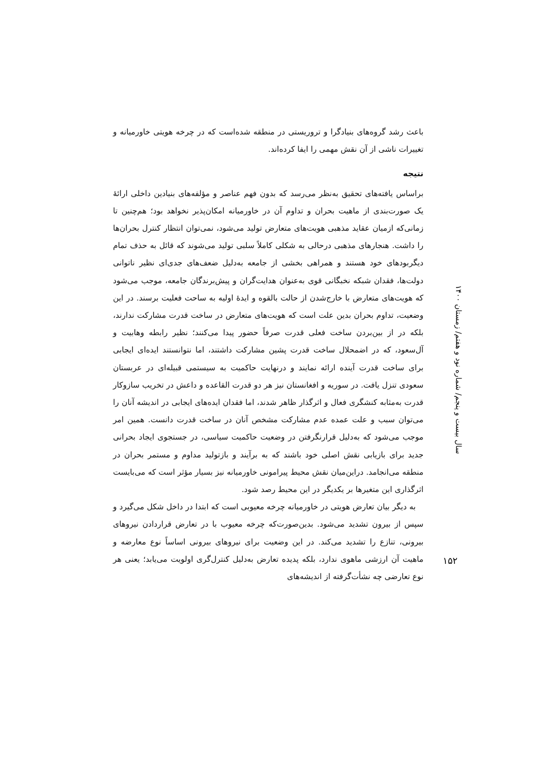باعث رشد گروه‌های بنیادگرا و تروریستی در منطقه شده‌است که در چرخه هویتی خاورمیانه و تغییرات ناشی از آن نقش مهمی را ایفا کرده‌اند.
نتیجه
براساس یافته‌های تحقیق به‌نظر می‌رسد که بدون فهم عناصر و مؤلفه‌های بنیادین داخلی ارائهٔ یک صورت‌بندی از ماهیت بحران و تداوم آن در خاورمیانه امکان‌پذیر نخواهد بود؛ هم‌چنین تا زمانی‌که ازمیان عقاید مذهبی هویت‌های متعارض تولید می‌شود، نمی‌توان انتظار کنترل بحران‌ها را داشت. هنجارهای مذهبی درحالی به شکلی کاملاً سلبی تولید می‌شوند که قائل به حذف تمام دیگربودهای خود هستند و همراهی بخشی از جامعه به‌دلیل ضعف‌های جدی‌ای نظیر ناتوانی دولت‌ها، فقدان شبکه نخبگانی قوی به‌عنوان هدایت‌گران و پیش‌برندگان جامعه، موجب می‌شود که هویت‌های متعارض با خارج‌شدن از حالت بالقوه و ایدهٔ اولیه به ساحت فعلیت برسند. در این وضعیت، تداوم بحران بدین علت است که هویت‌های متعارض در ساخت قدرت مشارکت ندارند، بلکه در از بین‌بردن ساخت فعلی قدرت صرفاً حضور پیدا می‌کنند؛ نظیر رابطه وهابیت و آل‌سعود، که در اضمحلال ساخت قدرت پشین مشارکت داشتند، اما نتوانستند ایده‌ای ایجابی برای ساخت قدرت آینده ارائه نمایند و درنهایت حاکمیت به سیستمی قبیله‌ای در عربستان سعودی تنزل یافت. در سوریه و افغانستان نیز هر دو قدرت القاعده و داعش در تخریب سازوکار قدرت به‌مثابه کنشگری فعال و اثرگذار ظاهر شدند، اما فقدان ایده‌های ایجابی در اندیشه آنان را می‌توان سبب و علت عمده عدم مشارکت مشخص آنان در ساخت قدرت دانست. همین امر موجب می‌شود که به‌دلیل قرارنگرفتن در وضعیت حاکمیت سیاسی، در جستجوی ایجاد بحرانی جدید برای بازیابی نقش اصلی خود باشند که به برآیند و بازتولید مداوم و مستمر بحران در منطقه می‌انجامد. دراین‌میان نقش محیط پیرامونی خاورمیانه نیز بسیار مؤثر است که می‌بایست اثرگذاری این متغیرها بر یکدیگر در این محیط رصد شود.
به دیگر بیان تعارض هویتی در خاورمیانه چرخه معیوبی است که ابتدا در داخل شکل می‌گیرد و سپس از بیرون تشدید می‌شود. بدین‌صورت‌که چرخه معیوب با در تعارض قراردادن نیروهای بیرونی، تنازع را تشدید می‌کند. در این وضعیت برای نیروهای بیرونی اساساً نوع معارضه و ماهیت آن ارزشی ماهوی ندارد، بلکه پدیده تعارض به‌دلیل کنترل‌گری اولویت می‌یابد؛ یعنی هر نوع تعارضی چه نشأت‌گرفته از اندیشه‌های
سال بیست و پنجم/ شماره نود و هفتم/ زمستان ۱۴۰۰
۱۵۲